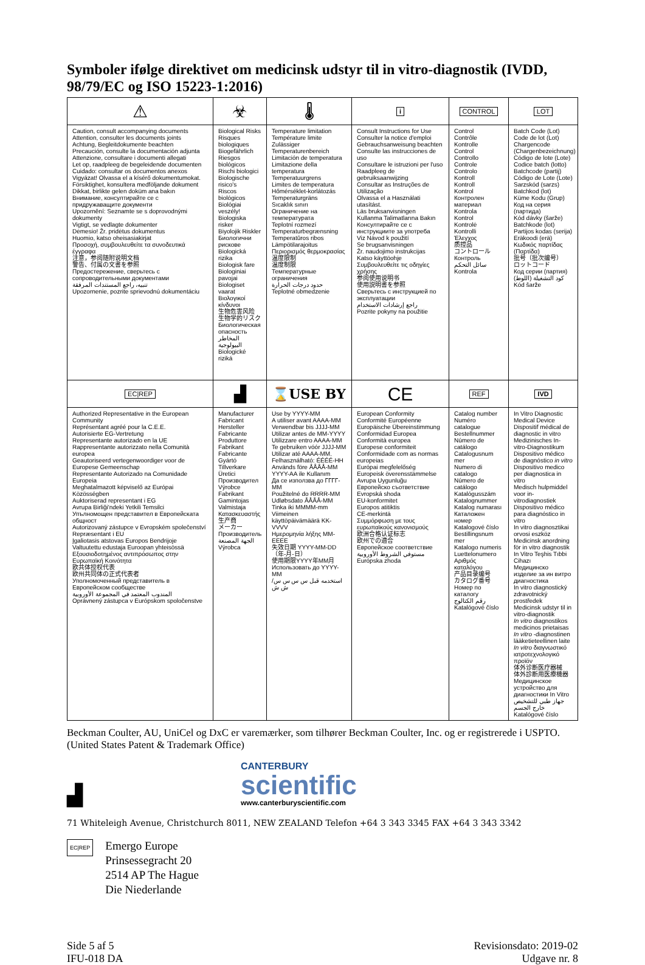Symboler ifølge direktivet om medicinsk udstyr til in vitro-diagnostik (IVDD, 98/79/EC og ISO 15223-1:2016)
| ⚠ | ☣ | 🌡 | i | CONTROL | LOT |
| Caution, consult accompanying documents Attention, consulter les documents joints Achtung, Begleitdokumente beachten Precaución, consulte la documentación adjunta Attenzione, consultare i documenti allegati Let op, raadpleeg de begeleidende documenten Cuidado: consultar os documentos anexos Vigyázat! Olvassa el a kísérő dokumentumokat. Försiktighet, konsultera medföljande dokument Dikkat, birlikte gelen doküm ana bakın Внимание, консултирайте се с придружаващите документи Upozornění: Seznamte se s doprovodnými dokumenty Vigtigt, se vedlagte dokumenter Dėmesio! Žr. pridėtus dokumentus Huomio, katso oheisasiakirjat Προσοχή, συμβουλευθείτε τα συνοδευτικά έγγραφα 注意，参阅随附说明文档 警告、付属の文書を参照 Предостережение, сверьтесь с сопроводительными документами تنبيه، راجع المستندات المرفقة Upozornenie, pozrite sprievodnú dokumentáciu | Biological Risks Risques biologiques Biogefährlich Riesgos biológicos Rischi biologici Biologische risico's Riscos biológicos Biológiai veszély! Biologiska risker Biyolojik Riskler Биологични рискове Biologická rizika Biologisk fare Biologiniai pavojai Biologiset vaarat Βιολογικοί κίνδυνοι 生物危害风险 生物学的リスク Биологическая опасность المخاطر البيولوجية Biologické riziká | Temperature limitation Température limite Zulässiger Temperaturenbereich Limitación de temperatura Limitazione della temperatura Temperatuurgrens Limites de temperatura Hőmérséklet-korlátozás Temperaturgräns Sıcaklık sınırı Ограничение на температурата Teplotní rozmezí Temperaturbegrænsning Temperatūros ribos Lämpötilarajoitus Περιορισμός θερμοκρασίας 温度限制 温度制限 Температурные ограничения حدود درجات الحرارة Teplotné obmedzenie | Consult Instructions for Use Consulter la notice d'emploi Gebrauchsanweisung beachten Consulte las instrucciones de uso Consultare le istruzioni per l'uso Raadpleeg de gebruiksaanwijzing Consultar as Instruções de Utilização Olvassa el a Használati utasítást. Läs bruksanvisningen Kullanma Talimatlarına Bakın Консултирайте се с инструкциите за употреба Viz Návod k použití Se brugsanvisningen Žr. naudojimo instrukcijas Katso käyttöohje Συμβουλευθείτε τις οδηγίες χρήσης 参阅使用说明书 使用説明書を参照 Сверьтесь с инструкцией по эксплуатации راجع إرشادات الاستخدام Pozrite pokyny na použitie | Control Contrôle Kontrolle Control Controllo Controle Controlo Kontroll Kontroll Kontrol Контролен материал Kontrola Kontrol Kontrolė Kontrolli Έλεγχος 质控品 コントロール Контроль سائل التحكم Kontrola | Batch Code (Lot) Code de lot (Lot) Chargencode (Chargenbezeichnung) Código de lote (Lote) Codice batch (lotto) Batchcode (partij) Código de Lote (Lote) Sarzskód (sarzs) Batchkod (lot) Küme Kodu (Grup) Код на серия (партида) Kód dávky (šarže) Batchkode (lot) Partijos kodas (serija) Eräkoodi (erä) Κωδικός παρτίδας (Παρτίδα) 批号（批次编号） ロットコード Код серии (партия) كود التشغيلة (اللوط) Kód šarže |
| EC/REP | ▟ | ⌛USE BY | CE | REF | IVD |
| Authorized Representative in the European Community Représentant agréé pour la C.E.E. Autorisierte EG-Vertretung Representante autorizado en la UE Rappresentante autorizzato nella Comunità europea Geautoriseerd vertegenwoordiger voor de Europese Gemeenschap Representante Autorizado na Comunidade Europeia Meghatalmazott képviselő az Európai Közösségben Auktoriserad representant i EG Avrupa Birliği'ndeki Yetkili Temsilci Упълномощен представител в Европейската общност Autorizovaný zástupce v Evropském společenství Repræsentant i EU Įgaliotasis atstovas Europos Bendrijoje Valtuutettu edustaja Euroopan yhteisössä Εξουσιοδοτημένος αντιπρόσωπος στην Ευρωπαϊκή Κοινότητα 欧共体授权代表 欧州共同体の正式代表者 Уполномоченный представитель в Европейском сообществе المندوب المعتمد في المجموعة الأوروبية Oprávnený zástupca v Európskom spoločenstve | Manufacturer Fabricant Hersteller Fabricante Produttore Fabrikant Fabricante Gyártó Tillverkare Üretici Производител Výrobce Fabrikant Gamintojas Valmistaja Κατασκευαστής 生产商 メーカー Производитель الجهة المصنعة Výrobca | Use by YYYY-MM A utiliser avant AAAA-MM Verwendbar bis JJJJ-MM Utilizar antes de MM-YYYY Utilizzare entro AAAA-MM Te gebruiken vóór JJJJ-MM Utilizar até AAAA-MM. Felhasználható: ÉÉÉÉ-HH Används före ÅÅÅÅ-MM YYYY-AA ile Kullanım Да се използва до ГГГГ-ММ Použitelné do RRRR-MM Udløbsdato ÅÅÅÅ-MM Tinka iki MMMM-mm Viimeinen käyttöpäivämäärä KK-VVVV Ημερομηνία λήξης MM-EEEE 失效日期 YYYY-MM-DD（年-月-日） 使用期限YYYY年MM月 Использовать до YYYY-MM استخدمه قبل س س س س/ش ش | European Conformity Conformité Européenne Europäische Übereinstimmung Conformidad Europea Conformità europea Europese conformiteit Conformidade com as normas europeias Európai megfelelőség Europeisk överensstämmelse Avrupa Uygunluğu Европейско съответствие Evropská shoda EU-konformitet Europos atitiktis CE-merkintä Συμμόρφωση με τους ευρωπαϊκούς κανονισμούς 欧洲合格认证标志 欧州での適合 Европейское соответствие مستوفي الشروط الأوروبية Európska zhoda | Catalog number Numéro catalogue Bestellnummer Número de catálogo Catalogusnum mer Numero di catalogo Número de catálogo Katalógusszám Katalognummer Katalog numarası Каталожен номер Katalogové číslo Bestillingsnum mer Katalogo numeris Luettelonumero Αριθμός καταλόγου 产品目录编号 カタログ番号 Номер по каталогу رقم الكتالوج Katalógové číslo | In Vitro Diagnostic Medical Device Dispositif médical de diagnostic in vitro Medizinisches In-vitro-Diagnostikum Dispositivo médico de diagnóstico in vitro Dispositivo medico per diagnostica in vitro Medisch hulpmiddel voor in-vitrodiagnostiek Dispositivo médico para diagnóstico in vitro In vitro diagnosztikai orvosi eszköz Medicinsk anordning för in vitro diagnostik In Vitro Teşhis Tıbbi Cihazı Медицинско изделие за ин витро диагностика In vitro diagnostický zdravotnický prostředek Medicinsk udstyr til in vitro-diagnostik In vitro diagnostikos medicinos prietaisas In vitro -diagnostinen lääketieteellinen laite In vitro διαγνωστικό ιατροτεχνολογικό προϊόν 体外诊断医疗器械 体外診断用医療機器 Медицинское устройство для диагностики In Vitro جهاز طبي للتشخيص خارج الجسم Katalógové číslo |
Beckman Coulter, AU, UniCel og DxC er varemærker, som tilhører Beckman Coulter, Inc. og er registrerede i USPTO. (United States Patent & Trademark Office)
▟
CANTERBURY
scientific
www.canterburyscientific.com
71 Whiteleigh Avenue, Christchurch 8011, NEW ZEALAND Telefon +64 3 343 3345 FAX +64 3 343 3342
EC|REP
Emergo Europe
Prinsessegracht 20
2514 AP The Hague
Die Niederlande
Side 5 af 5
IFU-018 DA
Revisionsdato: 2019-02
Udgave nr. 8